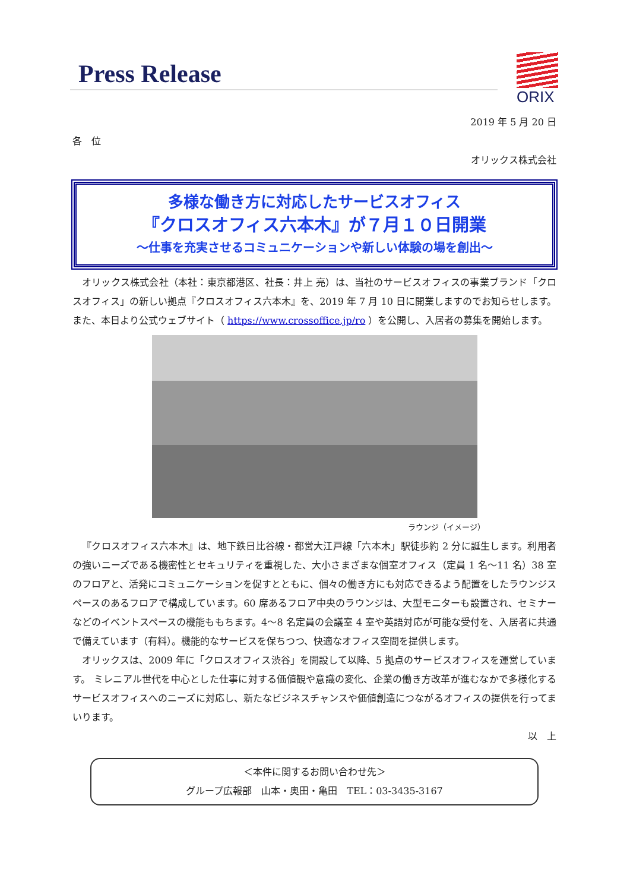Press Release
ORIX
2019 年 5 月 20 日
各　位
オリックス株式会社
多様な働き方に対応したサービスオフィス
『クロスオフィス六本木』が７月１０日開業
～仕事を充実させるコミュニケーションや新しい体験の場を創出～
オリックス株式会社（本社：東京都港区、社長：井上 亮）は、当社のサービスオフィスの事業ブランド「クロスオフィス」の新しい拠点『クロスオフィス六本木』を、2019 年 7 月 10 日に開業しますのでお知らせします。また、本日より公式ウェブサイト（ https://www.crossoffice.jp/ro ）を公開し、入居者の募集を開始します。
ラウンジ（イメージ）
『クロスオフィス六本木』は、地下鉄日比谷線・都営大江戸線「六本木」駅徒歩約 2 分に誕生します。利用者の強いニーズである機密性とセキュリティを重視した、大小さまざまな個室オフィス（定員 1 名～11 名）38 室のフロアと、活発にコミュニケーションを促すとともに、個々の働き方にも対応できるよう配置をしたラウンジスペースのあるフロアで構成しています。60 席あるフロア中央のラウンジは、大型モニターも設置され、セミナーなどのイベントスペースの機能ももちます。4～8 名定員の会議室 4 室や英語対応が可能な受付を、入居者に共通で備えています（有料）。機能的なサービスを保ちつつ、快適なオフィス空間を提供します。
オリックスは、2009 年に「クロスオフィス渋谷」を開設して以降、5 拠点のサービスオフィスを運営しています。 ミレニアル世代を中心とした仕事に対する価値観や意識の変化、企業の働き方改革が進むなかで多様化するサービスオフィスへのニーズに対応し、新たなビジネスチャンスや価値創造につながるオフィスの提供を行ってまいります。
以　上
＜本件に関するお問い合わせ先＞
グループ広報部　山本・奥田・亀田　TEL：03-3435-3167